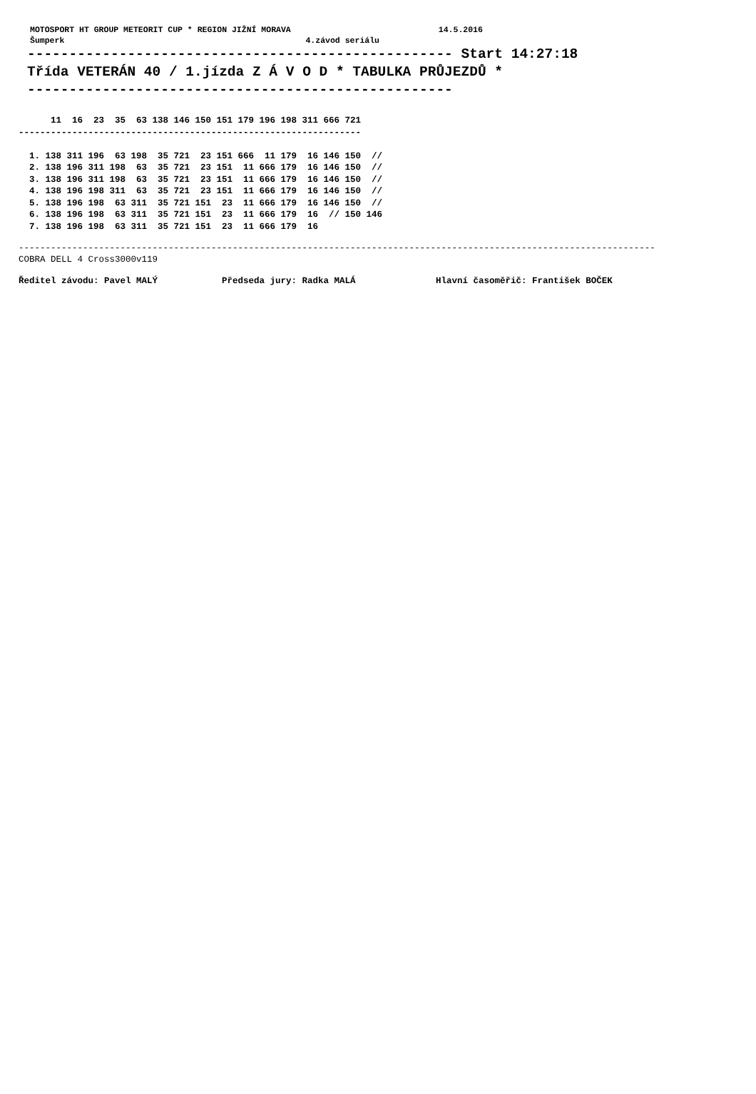MOTOSPORT HT GROUP METEORIT CUP * REGION JIŽNÍ MORAVA                              14.5.2016
Šumperk                                                 4.závod seriálu
--------------------------------------------------- Start 14:27:18
Třída VETERÁN 40 / 1.jízda Z Á V O D * TABULKA PRŮJEZDŮ *
---------------------------------------------------
      11  16  23  35  63 138 146 150 151 179 196 198 311 666 721
----------------------------------------------------------------

  1. 138 311 196  63 198  35 721  23 151 666  11 179  16 146 150  //
  2. 138 196 311 198  63  35 721  23 151  11 666 179  16 146 150  //
  3. 138 196 311 198  63  35 721  23 151  11 666 179  16 146 150  //
  4. 138 196 198 311  63  35 721  23 151  11 666 179  16 146 150  //
  5. 138 196 198  63 311  35 721 151  23  11 666 179  16 146 150  //
  6. 138 196 198  63 311  35 721 151  23  11 666 179  16  // 150 146
  7. 138 196 198  63 311  35 721 151  23  11 666 179  16
-----------------------------------------------------------------------------------------------------------------------
COBRA DELL 4 Cross3000v119
Ředitel závodu: Pavel MALÝ            Předseda jury: Radka MALÁ               Hlavní časoměřič: František BOČEK